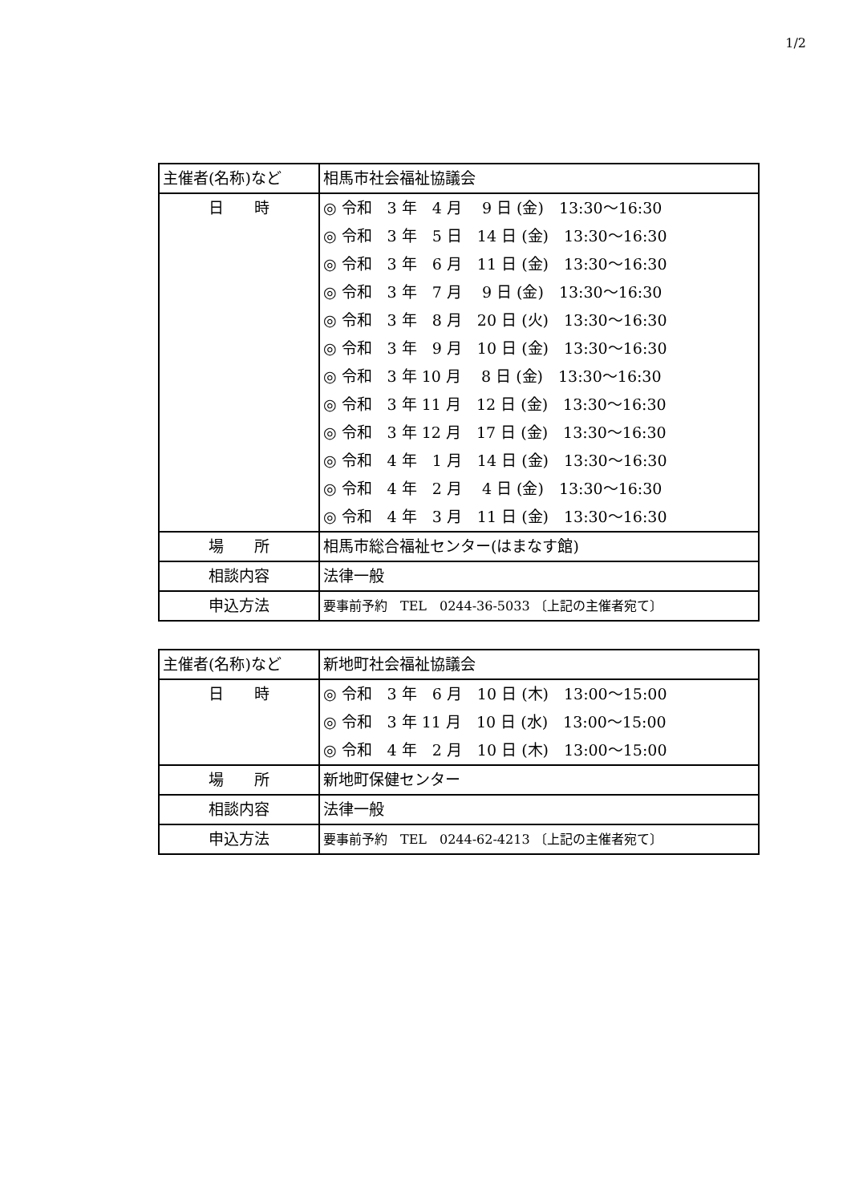1/2
| 主催者(名称)など | 相馬市社会福祉協議会 |
| 日 時 | ◎ 令和 3 年 4 月 9 日 (金) 13:30～16:30 ◎ 令和 3 年 5 日 14 日 (金) 13:30～16:30 ◎ 令和 3 年 6 月 11 日 (金) 13:30～16:30 ◎ 令和 3 年 7 月 9 日 (金) 13:30～16:30 ◎ 令和 3 年 8 月 20 日 (火) 13:30～16:30 ◎ 令和 3 年 9 月 10 日 (金) 13:30～16:30 ◎ 令和 3 年 10 月 8 日 (金) 13:30～16:30 ◎ 令和 3 年 11 月 12 日 (金) 13:30～16:30 ◎ 令和 3 年 12 月 17 日 (金) 13:30～16:30 ◎ 令和 4 年 1 月 14 日 (金) 13:30～16:30 ◎ 令和 4 年 2 月 4 日 (金) 13:30～16:30 ◎ 令和 4 年 3 月 11 日 (金) 13:30～16:30 |
| 場 所 | 相馬市総合福祉センター(はまなす館) |
| 相談内容 | 法律一般 |
| 申込方法 | 要事前予約 TEL 0244-36-5033 〔上記の主催者宛て〕 |
| 主催者(名称)など | 新地町社会福祉協議会 |
| 日 時 | ◎ 令和 3 年 6 月 10 日 (木) 13:00～15:00 ◎ 令和 3 年 11 月 10 日 (水) 13:00～15:00 ◎ 令和 4 年 2 月 10 日 (木) 13:00～15:00 |
| 場 所 | 新地町保健センター |
| 相談内容 | 法律一般 |
| 申込方法 | 要事前予約 TEL 0244-62-4213 〔上記の主催者宛て〕 |